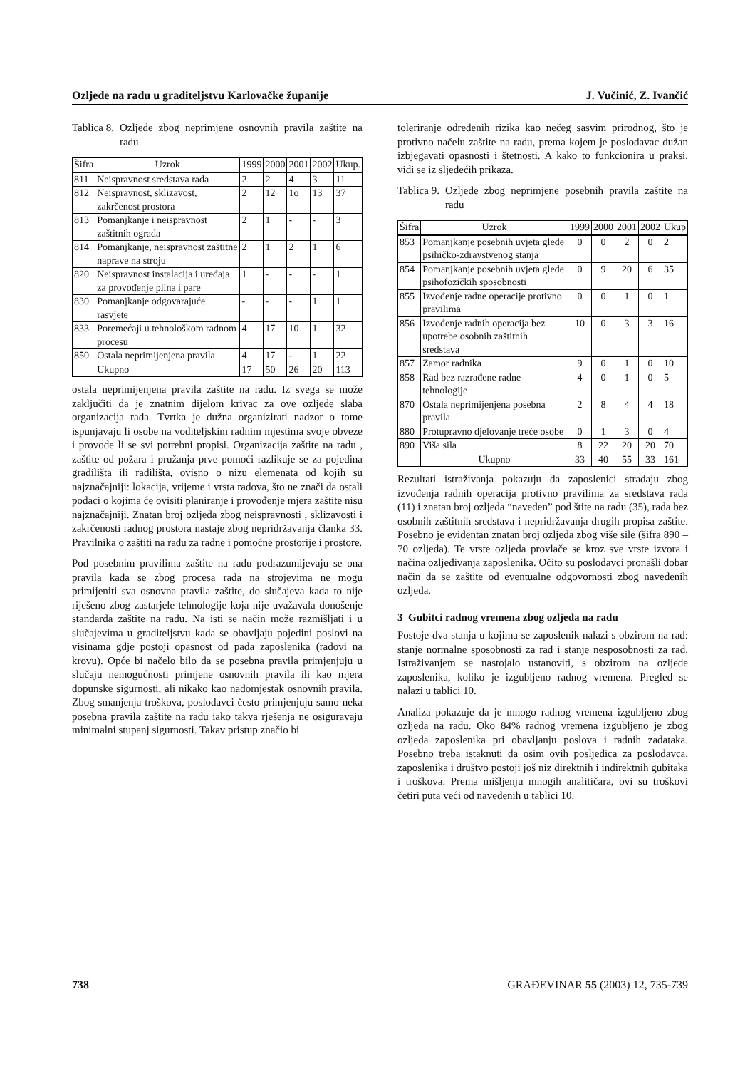Ozljede na radu u graditeljstvu Karlovačke županije J. Vučinić, Z. Ivančić
Tablica 8. Ozljede zbog neprimjene osnovnih pravila zaštite na radu
| Šifra | Uzrok | 1999 | 2000 | 2001 | 2002 | Ukup. |
| --- | --- | --- | --- | --- | --- | --- |
| 811 | Neispravnost sredstava rada | 2 | 2 | 4 | 3 | 11 |
| 812 | Neispravnost, sklizavost, zakrčenost prostora | 2 | 12 | 1o | 13 | 37 |
| 813 | Pomanjkanje i neispravnost zaštitnih ograda | 2 | 1 | - | - | 3 |
| 814 | Pomanjkanje, neispravnost zaštitne naprave na stroju | 2 | 1 | 2 | 1 | 6 |
| 820 | Neispravnost instalacija i uređaja za provođenje plina i pare | 1 | - | - | - | 1 |
| 830 | Pomanjkanje odgovarajuće rasvjete | - | - | - | 1 | 1 |
| 833 | Poremećaji u tehnološkom radnom procesu | 4 | 17 | 10 | 1 | 32 |
| 850 | Ostala neprimijenjena pravila | 4 | 17 | - | 1 | 22 |
| | Ukupno | 17 | 50 | 26 | 20 | 113 |
ostala neprimijenjena pravila zaštite na radu. Iz svega se može zaključiti da je znatnim dijelom krivac za ove ozljede slaba organizacija rada. Tvrtka je dužna organizirati nadzor o tome ispunjavaju li osobe na voditeljskim radnim mjestima svoje obveze i provode li se svi potrebni propisi. Organizacija zaštite na radu , zaštite od požara i pružanja prve pomoći razlikuje se za pojedina gradilišta ili radilišta, ovisno o nizu elemenata od kojih su najznačajniji: lokacija, vrijeme i vrsta radova, što ne znači da ostali podaci o kojima će ovisiti planiranje i provođenje mjera zaštite nisu najznačajniji. Znatan broj ozljeda zbog neispravnosti , sklizavosti i zakrčenosti radnog prostora nastaje zbog nepridržavanja članka 33. Pravilnika o zaštiti na radu za radne i pomoćne prostorije i prostore.
Pod posebnim pravilima zaštite na radu podrazumijevaju se ona pravila kada se zbog procesa rada na strojevima ne mogu primijeniti sva osnovna pravila zaštite, do slučajeva kada to nije riješeno zbog zastarjele tehnologije koja nije uvažavala donošenje standarda zaštite na radu. Na isti se način može razmišljati i u slučajevima u graditeljstvu kada se obavljaju pojedini poslovi na visinama gdje postoji opasnost od pada zaposlenika (radovi na krovu). Opće bi načelo bilo da se posebna pravila primjenjuju u slučaju nemogućnosti primjene osnovnih pravila ili kao mjera dopunske sigurnosti, ali nikako kao nadomjestak osnovnih pravila. Zbog smanjenja troškova, poslodavci često primjenjuju samo neka posebna pravila zaštite na radu iako takva rješenja ne osiguravaju minimalni stupanj sigurnosti. Takav pristup značio bi
toleriranje određenih rizika kao nečeg sasvim prirodnog, što je protivno načelu zaštite na radu, prema kojem je poslodavac dužan izbjegavati opasnosti i štetnosti. A kako to funkcionira u praksi, vidi se iz sljedećih prikaza.
Tablica 9. Ozljede zbog neprimjene posebnih pravila zaštite na radu
| Šifra | Uzrok | 1999 | 2000 | 2001 | 2002 | Ukup |
| --- | --- | --- | --- | --- | --- | --- |
| 853 | Pomanjkanje posebnih uvjeta glede psihičko-zdravstvenog stanja | 0 | 0 | 2 | 0 | 2 |
| 854 | Pomanjkanje posebnih uvjeta glede psihofozičkih sposobnosti | 0 | 9 | 20 | 6 | 35 |
| 855 | Izvođenje radne operacije protivno pravilima | 0 | 0 | 1 | 0 | 1 |
| 856 | Izvođenje radnih operacija bez upotrebe osobnih zaštitnih sredstava | 10 | 0 | 3 | 3 | 16 |
| 857 | Zamor radnika | 9 | 0 | 1 | 0 | 10 |
| 858 | Rad bez razrađene radne tehnologije | 4 | 0 | 1 | 0 | 5 |
| 870 | Ostala neprimijenjena posebna pravila | 2 | 8 | 4 | 4 | 18 |
| 880 | Protupravno djelovanje treće osobe | 0 | 1 | 3 | 0 | 4 |
| 890 | Viša sila | 8 | 22 | 20 | 20 | 70 |
| | Ukupno | 33 | 40 | 55 | 33 | 161 |
Rezultati istraživanja pokazuju da zaposlenici stradaju zbog izvođenja radnih operacija protivno pravilima za sredstava rada (11) i znatan broj ozljeda “naveden” pod štite na radu (35), rada bez osobnih zaštitnih sredstava i nepridržavanja drugih propisa zaštite. Posebno je evidentan znatan broj ozljeda zbog više sile (šifra 890 – 70 ozljeda). Te vrste ozljeda provlače se kroz sve vrste izvora i načina ozljeđivanja zaposlenika. Očito su poslodavci pronašli dobar način da se zaštite od eventualne odgovornosti zbog navedenih ozljeda.
3 Gubitci radnog vremena zbog ozljeda na radu
Postoje dva stanja u kojima se zaposlenik nalazi s obzirom na rad: stanje normalne sposobnosti za rad i stanje nesposobnosti za rad. Istraživanjem se nastojalo ustanoviti, s obzirom na ozljede zaposlenika, koliko je izgubljeno radnog vremena. Pregled se nalazi u tablici 10.
Analiza pokazuje da je mnogo radnog vremena izgubljeno zbog ozljeda na radu. Oko 84% radnog vremena izgubljeno je zbog ozljeda zaposlenika pri obavljanju poslova i radnih zadataka. Posebno treba istaknuti da osim ovih posljedica za poslodavca, zaposlenika i društvo postoji još niz direktnih i indirektnih gubitaka i troškova. Prema mišljenju mnogih analitičara, ovi su troškovi četiri puta veći od navedenih u tablici 10.
738 GRAĐEVINAR 55 (2003) 12, 735-739